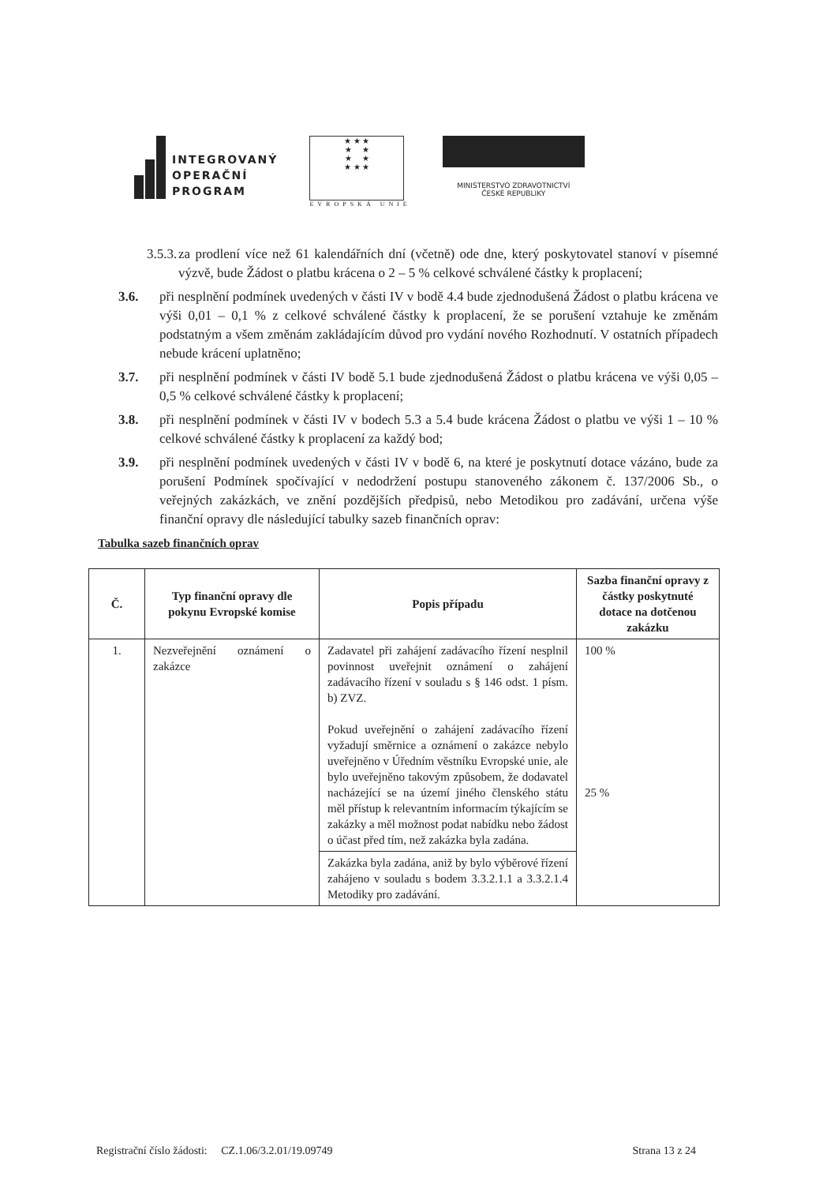INTEGROVANÝ
OPERAČNÍ
PROGRAM
★ ★ ★
★ ★
★ ★
★ ★ ★
EVROPSKÁ UNIE
MINISTERSTVO ZDRAVOTNICTVÍ
ČESKÉ REPUBLIKY
3.5.3. za prodlení více než 61 kalendářních dní (včetně) ode dne, který poskytovatel stanoví v písemné výzvě, bude Žádost o platbu krácena o 2 – 5 % celkové schválené částky k proplacení;
3.6. při nesplnění podmínek uvedených v části IV v bodě 4.4 bude zjednodušená Žádost o platbu krácena ve výši 0,01 – 0,1 % z celkové schválené částky k proplacení, že se porušení vztahuje ke změnám podstatným a všem změnám zakládajícím důvod pro vydání nového Rozhodnutí. V ostatních případech nebude krácení uplatněno;
3.7. při nesplnění podmínek v části IV bodě 5.1 bude zjednodušená Žádost o platbu krácena ve výši 0,05 – 0,5 % celkové schválené částky k proplacení;
3.8. při nesplnění podmínek v části IV v bodech 5.3 a 5.4 bude krácena Žádost o platbu ve výši 1 – 10 % celkové schválené částky k proplacení za každý bod;
3.9. při nesplnění podmínek uvedených v části IV v bodě 6, na které je poskytnutí dotace vázáno, bude za porušení Podmínek spočívající v nedodržení postupu stanoveného zákonem č. 137/2006 Sb., o veřejných zakázkách, ve znění pozdějších předpisů, nebo Metodikou pro zadávání, určena výše finanční opravy dle následující tabulky sazeb finančních oprav:
Tabulka sazeb finančních oprav
| Č. | Typ finanční opravy dle pokynu Evropské komise | Popis případu | Sazba finanční opravy z částky poskytnuté dotace na dotčenou zakázku |
| --- | --- | --- | --- |
| 1. | Nezveřejnění oznámení o zakázce | Zadavatel při zahájení zadávacího řízení nesplnil povinnost uveřejnit oznámení o zahájení zadávacího řízení v souladu s § 146 odst. 1 písm. b) ZVZ. Pokud uveřejnění o zahájení zadávacího řízení vyžadují směrnice a oznámení o zakázce nebylo uveřejněno v Úředním věstníku Evropské unie, ale bylo uveřejněno takovým způsobem, že dodavatel nacházející se na území jiného členského státu měl přístup k relevantním informacím týkajícím se zakázky a měl možnost podat nabídku nebo žádost o účast před tím, než zakázka byla zadána. | 100 % 25 % |
| | | Zakázka byla zadána, aniž by bylo výběrové řízení zahájeno v souladu s bodem 3.3.2.1.1 a 3.3.2.1.4 Metodiky pro zadávání. | |
Registrační číslo žádosti: CZ.1.06/3.2.01/19.09749 Strana 13 z 24